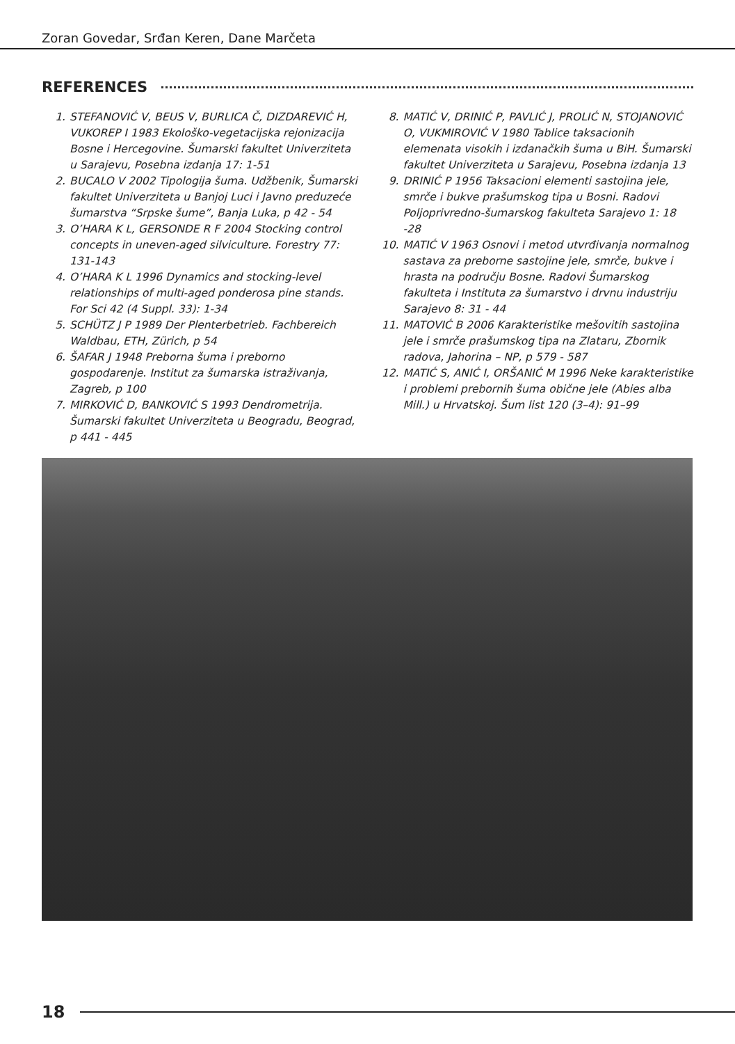Zoran Govedar, Srđan Keren, Dane Marčeta
REFERENCES
1. STEFANOVIĆ V, BEUS V, BURLICA Č, DIZDAREVIĆ H, VUKOREP I 1983 Ekološko-vegetacijska rejonizacija Bosne i Hercegovine. Šumarski fakultet Univerziteta u Sarajevu, Posebna izdanja 17: 1-51
2. BUCALO V 2002 Tipologija šuma. Udžbenik, Šumarski fakultet Univerziteta u Banjoj Luci i Javno preduzeće šumarstva “Srpske šume”, Banja Luka, p 42 - 54
3. O’HARA K L, GERSONDE R F 2004 Stocking control concepts in uneven-aged silviculture. Forestry 77: 131-143
4. O’HARA K L 1996 Dynamics and stocking-level relationships of multi-aged ponderosa pine stands. For Sci 42 (4 Suppl. 33): 1-34
5. SCHÜTZ J P 1989 Der Plenterbetrieb. Fachbereich Waldbau, ETH, Zürich, p 54
6. ŠAFAR J 1948 Preborna šuma i preborno gospodarenje. Institut za šumarska istraživanja, Zagreb, p 100
7. MIRKOVIĆ D, BANKOVIĆ S 1993 Dendrometrija. Šumarski fakultet Univerziteta u Beogradu, Beograd, p 441 - 445
8. MATIĆ V, DRINIĆ P, PAVLIĆ J, PROLIĆ N, STOJANOVIĆ O, VUKMIROVIĆ V 1980 Tablice taksacionih elemenata visokih i izdanačkih šuma u BiH. Šumarski fakultet Univerziteta u Sarajevu, Posebna izdanja 13
9. DRINIĆ P 1956 Taksacioni elementi sastojina jele, smrče i bukve prašumskog tipa u Bosni. Radovi Poljoprivredno-šumarskog fakulteta Sarajevo 1: 18 -28
10. MATIĆ V 1963 Osnovi i metod utvrđivanja normalnog sastava za preborne sastojine jele, smrče, bukve i hrasta na području Bosne. Radovi Šumarskog fakulteta i Instituta za šumarstvo i drvnu industriju Sarajevo 8: 31 - 44
11. MATOVIĆ B 2006 Karakteristike mešovitih sastojina jele i smrče prašumskog tipa na Zlataru, Zbornik radova, Jahorina – NP, p 579 - 587
12. MATIĆ S, ANIĆ I, ORŠANIĆ M 1996 Neke karakteristike i problemi prebornih šuma obične jele (Abies alba Mill.) u Hrvatskoj. Šum list 120 (3–4): 91–99
18